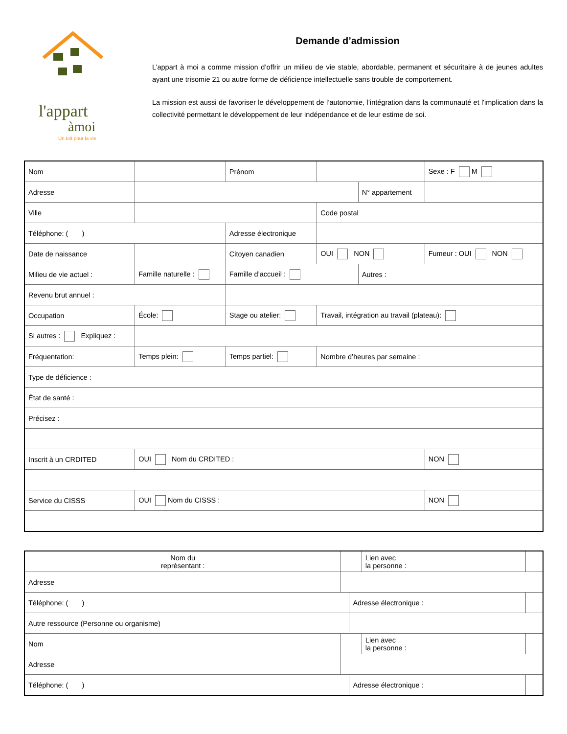l'appart
àmoi
Un toit pour la vie
Demande d’admission
L’appart à moi a comme mission d’offrir un milieu de vie stable, abordable, permanent et sécuritaire à de jeunes adultes ayant une trisomie 21 ou autre forme de déficience intellectuelle sans trouble de comportement.
La mission est aussi de favoriser le développement de l’autonomie, l’intégration dans la communauté et l'implication dans la collectivité permettant le développement de leur indépendance et de leur estime de soi.
| Nom | | | | Prénom | | | | Sexe : F M |
| Adresse | | | | | | N° appartement | | |
| Ville | | | | | Code postal | | | |
| Téléphone: ( ) | | | Adresse électronique | | | | | |
| Date de naissance | | | Citoyen canadien | | OUI NON | | Fumeur : OUI NON | |
| Milieu de vie actuel : | | Famille naturelle : | | Famille d’accueil : | | Autres : | | |
| Revenu brut annuel : | | | | | | | | |
| Occupation | École: | | Stage ou atelier: | | Travail, intégration au travail (plateau): | | | |
| Si autres : Expliquez : | | | | | | | | |
| Fréquentation: | | Temps plein: | | Temps partiel: | Nombre d’heures par semaine : | | | |
| Type de déficience : | | | | | | | | |
| État de santé : | | | | | | | | |
| Précisez : | | | | | | | | |
| Inscrit à un CRDITED | | OUI Nom du CRDITED : | | | | | | NON |
| Service du CISSS | | OUI Nom du CISSS : | | | | | | NON |
| Nom du représentant : | | | Lien avec la personne : | |
| Adresse | | | | |
| Téléphone: ( ) | | Adresse électronique : | | |
| Autre ressource (Personne ou organisme) | | | | |
| Nom | | | Lien avec la personne : | |
| Adresse | | | | |
| Téléphone: ( ) | | Adresse électronique : | | |